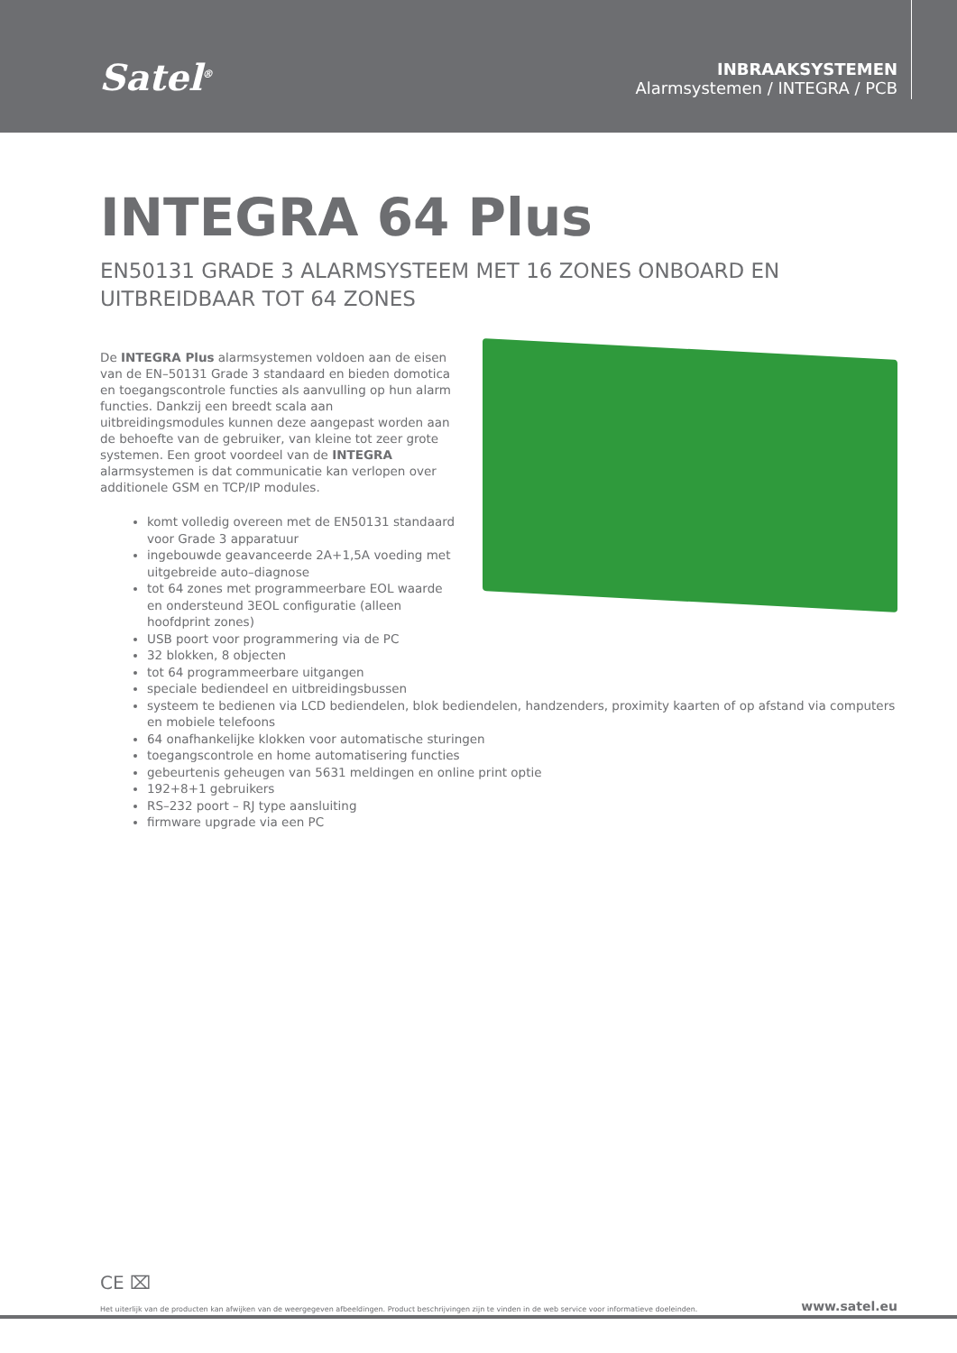Satel<sup>®</sup>
INBRAAKSYSTEMEN
Alarmsystemen / INTEGRA / PCB
INTEGRA 64 Plus
EN50131 GRADE 3 ALARMSYSTEEM MET 16 ZONES ONBOARD EN UITBREIDBAAR TOT 64 ZONES
De INTEGRA Plus alarmsystemen voldoen aan de eisen van de EN–50131 Grade 3 standaard en bieden domotica en toegangscontrole functies als aanvulling op hun alarm functies. Dankzij een breedt scala aan uitbreidingsmodules kunnen deze aangepast worden aan de behoefte van de gebruiker, van kleine tot zeer grote systemen. Een groot voordeel van de INTEGRA alarmsystemen is dat communicatie kan verlopen over additionele GSM en TCP/IP modules.
komt volledig overeen met de EN50131 standaard voor Grade 3 apparatuur
ingebouwde geavanceerde 2A+1,5A voeding met uitgebreide auto–diagnose
tot 64 zones met programmeerbare EOL waarde en ondersteund 3EOL configuratie (alleen hoofdprint zones)
USB poort voor programmering via de PC
32 blokken, 8 objecten
tot 64 programmeerbare uitgangen
speciale bediendeel en uitbreidingsbussen
systeem te bedienen via LCD bediendelen, blok bediendelen, handzenders, proximity kaarten of op afstand via computers en mobiele telefoons
64 onafhankelijke klokken voor automatische sturingen
toegangscontrole en home automatisering functies
gebeurtenis geheugen van 5631 meldingen en online print optie
192+8+1 gebruikers
RS–232 poort – RJ type aansluiting
firmware upgrade via een PC
CE ⌧
Het uiterlijk van de producten kan afwijken van de weergegeven afbeeldingen. Product beschrijvingen zijn te vinden in de web service voor informatieve doeleinden. www.satel.eu